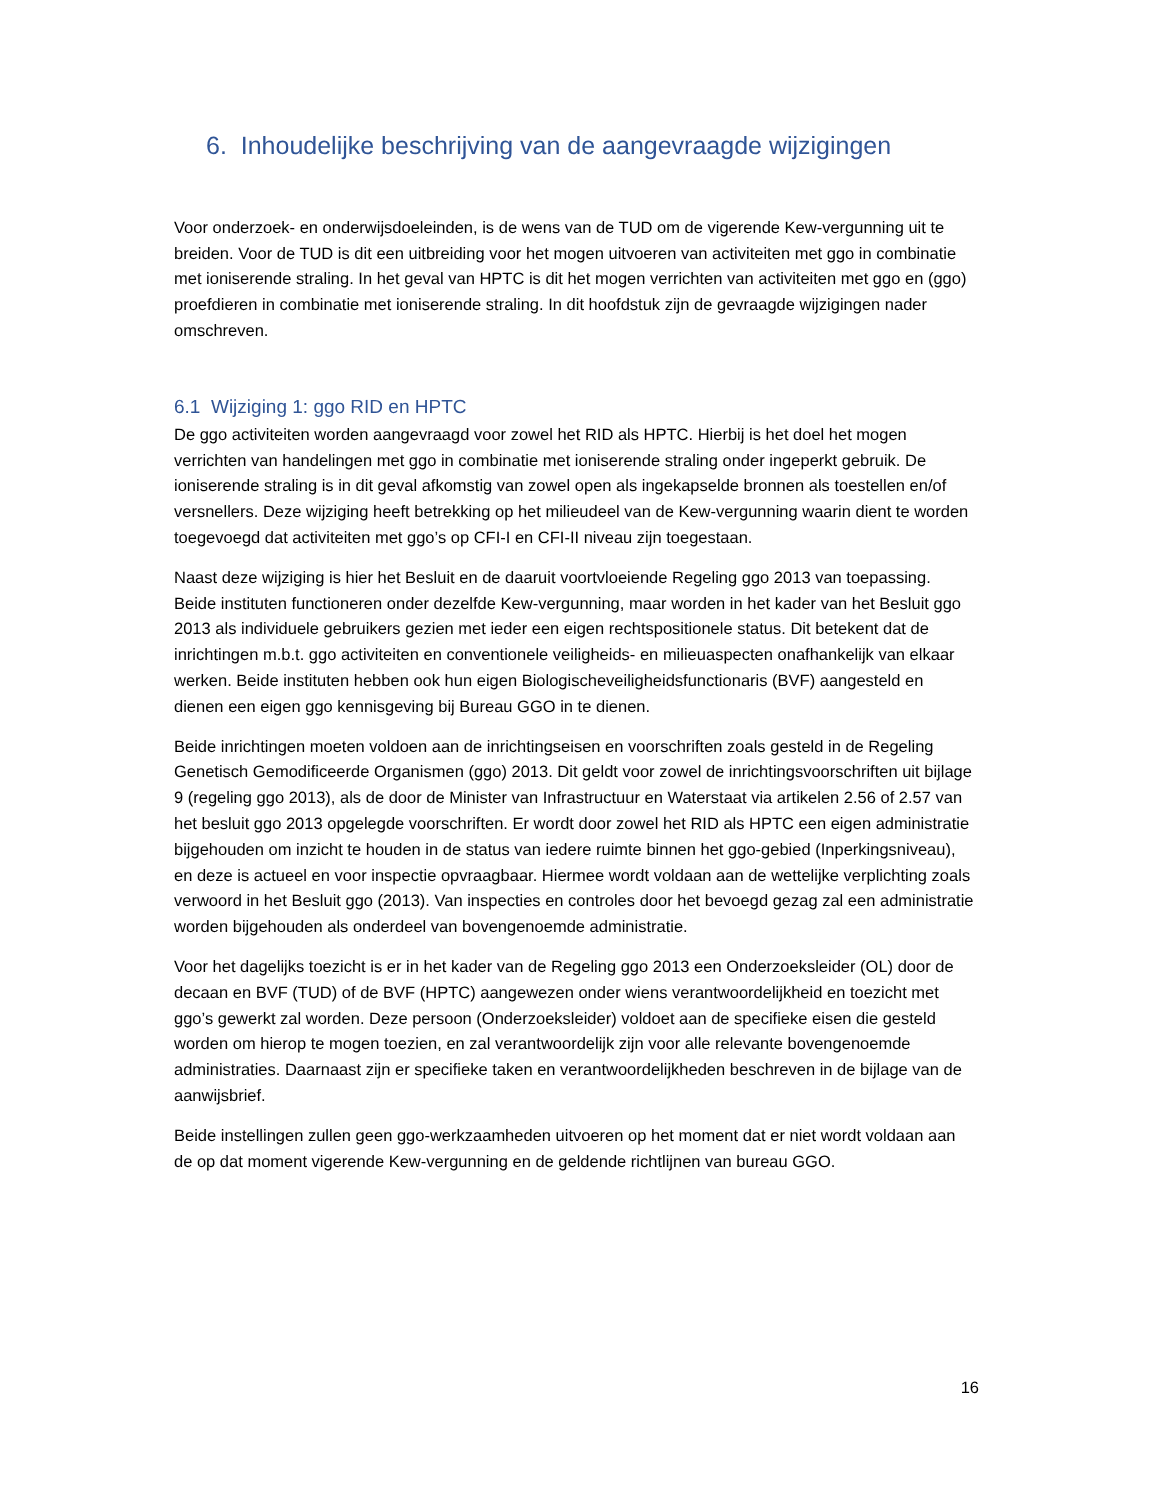6. Inhoudelijke beschrijving van de aangevraagde wijzigingen
Voor onderzoek- en onderwijsdoeleinden, is de wens van de TUD om de vigerende Kew-vergunning uit te breiden. Voor de TUD is dit een uitbreiding voor het mogen uitvoeren van activiteiten met ggo in combinatie met ioniserende straling. In het geval van HPTC is dit het mogen verrichten van activiteiten met ggo en (ggo) proefdieren in combinatie met ioniserende straling. In dit hoofdstuk zijn de gevraagde wijzigingen nader omschreven.
6.1 Wijziging 1: ggo RID en HPTC
De ggo activiteiten worden aangevraagd voor zowel het RID als HPTC. Hierbij is het doel het mogen verrichten van handelingen met ggo in combinatie met ioniserende straling onder ingeperkt gebruik. De ioniserende straling is in dit geval afkomstig van zowel open als ingekapselde bronnen als toestellen en/of versnellers. Deze wijziging heeft betrekking op het milieudeel van de Kew-vergunning waarin dient te worden toegevoegd dat activiteiten met ggo’s op CFI-I en CFI-II niveau zijn toegestaan.
Naast deze wijziging is hier het Besluit en de daaruit voortvloeiende Regeling ggo 2013 van toepassing. Beide instituten functioneren onder dezelfde Kew-vergunning, maar worden in het kader van het Besluit ggo 2013 als individuele gebruikers gezien met ieder een eigen rechtspositionele status. Dit betekent dat de inrichtingen m.b.t. ggo activiteiten en conventionele veiligheids- en milieuaspecten onafhankelijk van elkaar werken. Beide instituten hebben ook hun eigen Biologischeveiligheidsfunctionaris (BVF) aangesteld en dienen een eigen ggo kennisgeving bij Bureau GGO in te dienen.
Beide inrichtingen moeten voldoen aan de inrichtingseisen en voorschriften zoals gesteld in de Regeling Genetisch Gemodificeerde Organismen (ggo) 2013. Dit geldt voor zowel de inrichtingsvoorschriften uit bijlage 9 (regeling ggo 2013), als de door de Minister van Infrastructuur en Waterstaat via artikelen 2.56 of 2.57 van het besluit ggo 2013 opgelegde voorschriften. Er wordt door zowel het RID als HPTC een eigen administratie bijgehouden om inzicht te houden in de status van iedere ruimte binnen het ggo-gebied (Inperkingsniveau), en deze is actueel en voor inspectie opvraagbaar. Hiermee wordt voldaan aan de wettelijke verplichting zoals verwoord in het Besluit ggo (2013). Van inspecties en controles door het bevoegd gezag zal een administratie worden bijgehouden als onderdeel van bovengenoemde administratie.
Voor het dagelijks toezicht is er in het kader van de Regeling ggo 2013 een Onderzoeksleider (OL) door de decaan en BVF (TUD) of de BVF (HPTC) aangewezen onder wiens verantwoordelijkheid en toezicht met ggo’s gewerkt zal worden. Deze persoon (Onderzoeksleider) voldoet aan de specifieke eisen die gesteld worden om hierop te mogen toezien, en zal verantwoordelijk zijn voor alle relevante bovengenoemde administraties. Daarnaast zijn er specifieke taken en verantwoordelijkheden beschreven in de bijlage van de aanwijsbrief.
Beide instellingen zullen geen ggo-werkzaamheden uitvoeren op het moment dat er niet wordt voldaan aan de op dat moment vigerende Kew-vergunning en de geldende richtlijnen van bureau GGO.
16